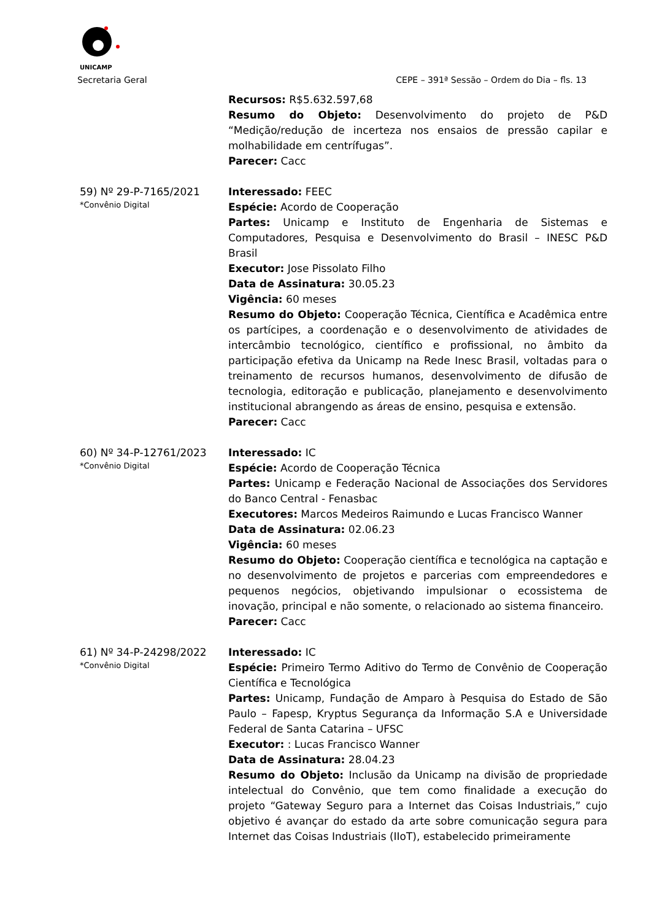UNICAMP
Secretaria Geral CEPE – 391ª Sessão – Ordem do Dia – fls. 13
Recursos: R$5.632.597,68
Resumo do Objeto: Desenvolvimento do projeto de P&D “Medição/redução de incerteza nos ensaios de pressão capilar e molhabilidade em centrífugas”.
Parecer: Cacc
59) Nº 29-P-7165/2021
*Convênio Digital
Interessado: FEEC
Espécie: Acordo de Cooperação
Partes: Unicamp e Instituto de Engenharia de Sistemas e Computadores, Pesquisa e Desenvolvimento do Brasil – INESC P&D Brasil
Executor: Jose Pissolato Filho
Data de Assinatura: 30.05.23
Vigência: 60 meses
Resumo do Objeto: Cooperação Técnica, Científica e Acadêmica entre os partícipes, a coordenação e o desenvolvimento de atividades de intercâmbio tecnológico, científico e profissional, no âmbito da participação efetiva da Unicamp na Rede Inesc Brasil, voltadas para o treinamento de recursos humanos, desenvolvimento de difusão de tecnologia, editoração e publicação, planejamento e desenvolvimento institucional abrangendo as áreas de ensino, pesquisa e extensão.
Parecer: Cacc
60) Nº 34-P-12761/2023
*Convênio Digital
Interessado: IC
Espécie: Acordo de Cooperação Técnica
Partes: Unicamp e Federação Nacional de Associações dos Servidores do Banco Central - Fenasbac
Executores: Marcos Medeiros Raimundo e Lucas Francisco Wanner
Data de Assinatura: 02.06.23
Vigência: 60 meses
Resumo do Objeto: Cooperação científica e tecnológica na captação e no desenvolvimento de projetos e parcerias com empreendedores e pequenos negócios, objetivando impulsionar o ecossistema de inovação, principal e não somente, o relacionado ao sistema financeiro.
Parecer: Cacc
61) Nº 34-P-24298/2022
*Convênio Digital
Interessado: IC
Espécie: Primeiro Termo Aditivo do Termo de Convênio de Cooperação Científica e Tecnológica
Partes: Unicamp, Fundação de Amparo à Pesquisa do Estado de São Paulo – Fapesp, Kryptus Segurança da Informação S.A e Universidade Federal de Santa Catarina – UFSC
Executor: : Lucas Francisco Wanner
Data de Assinatura: 28.04.23
Resumo do Objeto: Inclusão da Unicamp na divisão de propriedade intelectual do Convênio, que tem como finalidade a execução do projeto “Gateway Seguro para a Internet das Coisas Industriais,” cujo objetivo é avançar do estado da arte sobre comunicação segura para Internet das Coisas Industriais (IIoT), estabelecido primeiramente